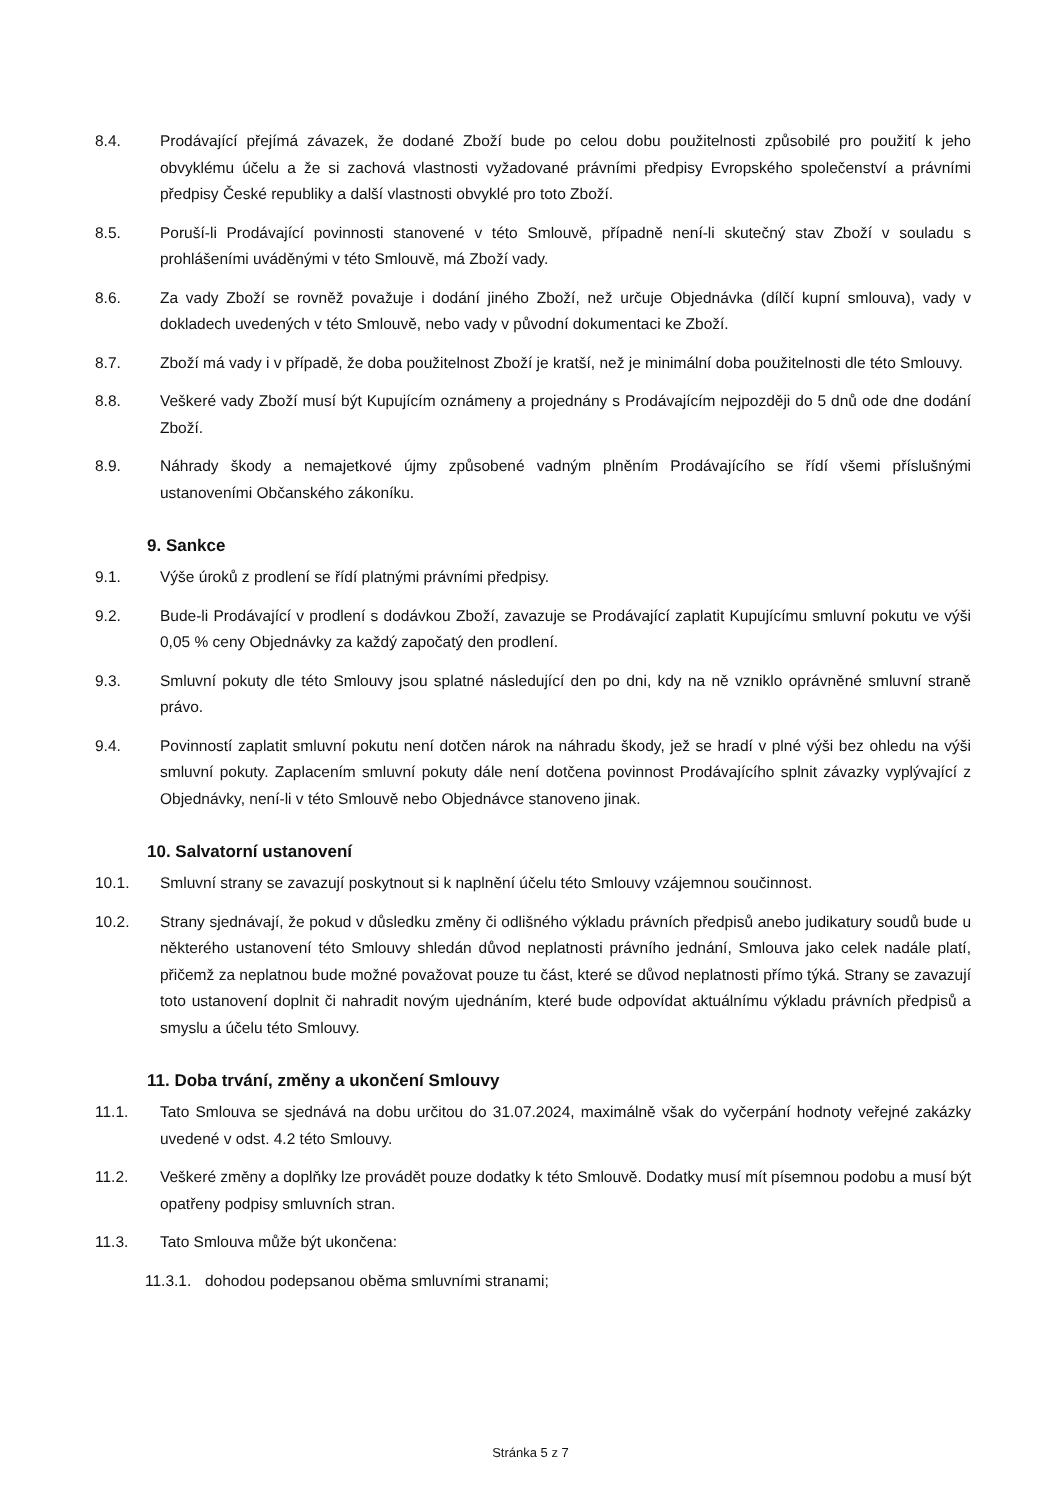8.4. Prodávající přejímá závazek, že dodané Zboží bude po celou dobu použitelnosti způsobilé pro použití k jeho obvyklému účelu a že si zachová vlastnosti vyžadované právními předpisy Evropského společenství a právními předpisy České republiky a další vlastnosti obvyklé pro toto Zboží.
8.5. Poruší-li Prodávající povinnosti stanovené v této Smlouvě, případně není-li skutečný stav Zboží v souladu s prohlášeními uváděnými v této Smlouvě, má Zboží vady.
8.6. Za vady Zboží se rovněž považuje i dodání jiného Zboží, než určuje Objednávka (dílčí kupní smlouva), vady v dokladech uvedených v této Smlouvě, nebo vady v původní dokumentaci ke Zboží.
8.7. Zboží má vady i v případě, že doba použitelnost Zboží je kratší, než je minimální doba použitelnosti dle této Smlouvy.
8.8. Veškeré vady Zboží musí být Kupujícím oznámeny a projednány s Prodávajícím nejpozději do 5 dnů ode dne dodání Zboží.
8.9. Náhrady škody a nemajetkové újmy způsobené vadným plněním Prodávajícího se řídí všemi příslušnými ustanoveními Občanského zákoníku.
9. Sankce
9.1. Výše úroků z prodlení se řídí platnými právními předpisy.
9.2. Bude-li Prodávající v prodlení s dodávkou Zboží, zavazuje se Prodávající zaplatit Kupujícímu smluvní pokutu ve výši 0,05 % ceny Objednávky za každý započatý den prodlení.
9.3. Smluvní pokuty dle této Smlouvy jsou splatné následující den po dni, kdy na ně vzniklo oprávněné smluvní straně právo.
9.4. Povinností zaplatit smluvní pokutu není dotčen nárok na náhradu škody, jež se hradí v plné výši bez ohledu na výši smluvní pokuty. Zaplacením smluvní pokuty dále není dotčena povinnost Prodávajícího splnit závazky vyplývající z Objednávky, není-li v této Smlouvě nebo Objednávce stanoveno jinak.
10. Salvatorní ustanovení
10.1. Smluvní strany se zavazují poskytnout si k naplnění účelu této Smlouvy vzájemnou součinnost.
10.2. Strany sjednávají, že pokud v důsledku změny či odlišného výkladu právních předpisů anebo judikatury soudů bude u některého ustanovení této Smlouvy shledán důvod neplatnosti právního jednání, Smlouva jako celek nadále platí, přičemž za neplatnou bude možné považovat pouze tu část, které se důvod neplatnosti přímo týká. Strany se zavazují toto ustanovení doplnit či nahradit novým ujednáním, které bude odpovídat aktuálnímu výkladu právních předpisů a smyslu a účelu této Smlouvy.
11. Doba trvání, změny a ukončení Smlouvy
11.1. Tato Smlouva se sjednává na dobu určitou do 31.07.2024, maximálně však do vyčerpání hodnoty veřejné zakázky uvedené v odst. 4.2 této Smlouvy.
11.2. Veškeré změny a doplňky lze provádět pouze dodatky k této Smlouvě. Dodatky musí mít písemnou podobu a musí být opatřeny podpisy smluvních stran.
11.3. Tato Smlouva může být ukončena:
11.3.1.
dohodou podepsanou oběma smluvními stranami;
Stránka 5 z 7